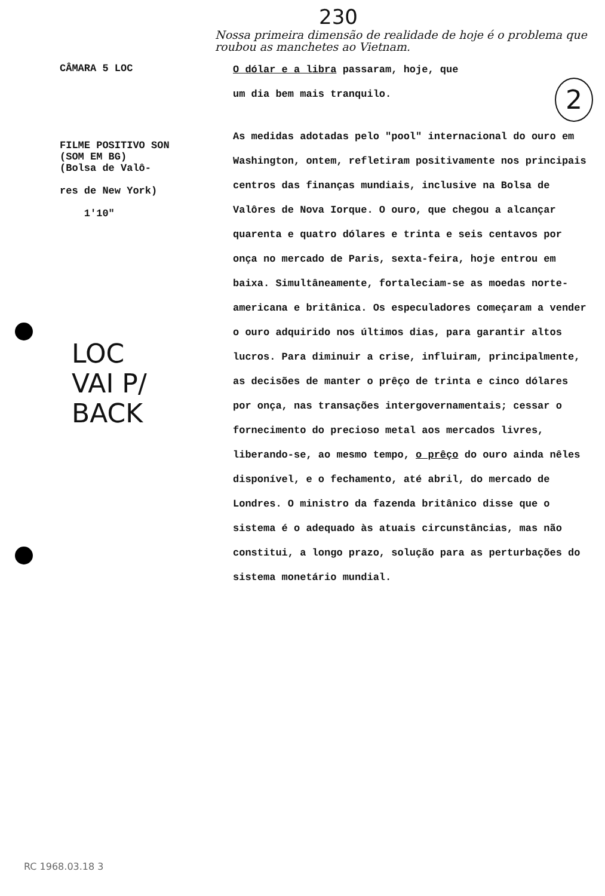230
Nossa primeira dimensão de realidade de hoje é o problema que roubou as manchetes ao Vietnam.
2
CÂMARA 5 LOC
FILME POSITIVO SON
(SOM EM BG)
(Bolsa de Valô-
res de New York)
1'10"
LOC
VAI P/
BACK
O dólar e a libra passaram, hoje, que
um dia bem mais tranquilo.
As medidas adotadas pelo "pool" internacional do ouro em Washington, ontem, refletiram positivamente nos principais centros das finanças mundiais, inclusive na Bolsa de Valôres de Nova Iorque. O ouro, que chegou a alcançar quarenta e quatro dólares e trinta e seis centavos por onça no mercado de Paris, sexta-feira, hoje entrou em baixa. Simultâneamente, fortaleciam-se as moedas norte-americana e britânica. Os especuladores começaram a vender o ouro adquirido nos últimos dias, para garantir altos lucros. Para diminuir a crise, influiram, principalmente, as decisões de manter o prêço de trinta e cinco dólares por onça, nas transações intergovernamentais; cessar o fornecimento do precioso metal aos mercados livres, liberando-se, ao mesmo tempo, o prêço do ouro ainda nêles disponível, e o fechamento, até abril, do mercado de Londres. O ministro da fazenda britânico disse que o sistema é o adequado às atuais circunstâncias, mas não constitui, a longo prazo, solução para as perturbações do sistema monetário mundial.
RC 1968.03.18 3